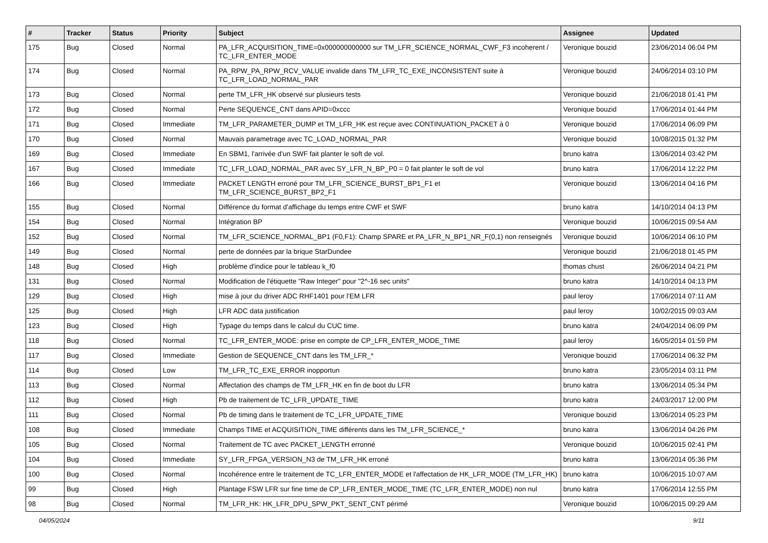| # | Tracker | Status | Priority | Subject | Assignee | Updated |
| --- | --- | --- | --- | --- | --- | --- |
| 175 | Bug | Closed | Normal | PA_LFR_ACQUISITION_TIME=0x000000000000 sur TM_LFR_SCIENCE_NORMAL_CWF_F3 incoherent / TC_LFR_ENTER_MODE | Veronique bouzid | 23/06/2014 06:04 PM |
| 174 | Bug | Closed | Normal | PA_RPW_PA_RPW_RCV_VALUE invalide dans TM_LFR_TC_EXE_INCONSISTENT suite à TC_LFR_LOAD_NORMAL_PAR | Veronique bouzid | 24/06/2014 03:10 PM |
| 173 | Bug | Closed | Normal | perte TM_LFR_HK observé sur plusieurs tests | Veronique bouzid | 21/06/2018 01:41 PM |
| 172 | Bug | Closed | Normal | Perte SEQUENCE_CNT dans APID=0xccc | Veronique bouzid | 17/06/2014 01:44 PM |
| 171 | Bug | Closed | Immediate | TM_LFR_PARAMETER_DUMP et TM_LFR_HK est reçue avec CONTINUATION_PACKET à 0 | Veronique bouzid | 17/06/2014 06:09 PM |
| 170 | Bug | Closed | Normal | Mauvais parametrage avec TC_LOAD_NORMAL_PAR | Veronique bouzid | 10/08/2015 01:32 PM |
| 169 | Bug | Closed | Immediate | En SBM1, l'arrivée d'un SWF fait planter le soft de vol. | bruno katra | 13/06/2014 03:42 PM |
| 167 | Bug | Closed | Immediate | TC_LFR_LOAD_NORMAL_PAR avec SY_LFR_N_BP_P0 = 0 fait planter le soft de vol | bruno katra | 17/06/2014 12:22 PM |
| 166 | Bug | Closed | Immediate | PACKET LENGTH erroné pour TM_LFR_SCIENCE_BURST_BP1_F1 et TM_LFR_SCIENCE_BURST_BP2_F1 | Veronique bouzid | 13/06/2014 04:16 PM |
| 155 | Bug | Closed | Normal | Différence du format d'affichage du temps entre CWF et SWF | bruno katra | 14/10/2014 04:13 PM |
| 154 | Bug | Closed | Normal | Intégration BP | Veronique bouzid | 10/06/2015 09:54 AM |
| 152 | Bug | Closed | Normal | TM_LFR_SCIENCE_NORMAL_BP1 (F0,F1): Champ SPARE et PA_LFR_N_BP1_NR_F(0,1) non renseignés | Veronique bouzid | 10/06/2014 06:10 PM |
| 149 | Bug | Closed | Normal | perte de données par la brique StarDundee | Veronique bouzid | 21/06/2018 01:45 PM |
| 148 | Bug | Closed | High | problème d'indice pour le tableau k_f0 | thomas chust | 26/06/2014 04:21 PM |
| 131 | Bug | Closed | Normal | Modification de l'étiquette "Raw Integer" pour "2^-16 sec units" | bruno katra | 14/10/2014 04:13 PM |
| 129 | Bug | Closed | High | mise à jour du driver ADC RHF1401 pour l'EM LFR | paul leroy | 17/06/2014 07:11 AM |
| 125 | Bug | Closed | High | LFR ADC data justification | paul leroy | 10/02/2015 09:03 AM |
| 123 | Bug | Closed | High | Typage du temps dans le calcul du CUC time. | bruno katra | 24/04/2014 06:09 PM |
| 118 | Bug | Closed | Normal | TC_LFR_ENTER_MODE: prise en compte de CP_LFR_ENTER_MODE_TIME | paul leroy | 16/05/2014 01:59 PM |
| 117 | Bug | Closed | Immediate | Gestion de SEQUENCE_CNT dans les TM_LFR_* | Veronique bouzid | 17/06/2014 06:32 PM |
| 114 | Bug | Closed | Low | TM_LFR_TC_EXE_ERROR inopportun | bruno katra | 23/05/2014 03:11 PM |
| 113 | Bug | Closed | Normal | Affectation des champs de TM_LFR_HK en fin de boot du LFR | bruno katra | 13/06/2014 05:34 PM |
| 112 | Bug | Closed | High | Pb de traitement de TC_LFR_UPDATE_TIME | bruno katra | 24/03/2017 12:00 PM |
| 111 | Bug | Closed | Normal | Pb de timing dans le traitement de TC_LFR_UPDATE_TIME | Veronique bouzid | 13/06/2014 05:23 PM |
| 108 | Bug | Closed | Immediate | Champs TIME et ACQUISITION_TIME différents dans les TM_LFR_SCIENCE_* | bruno katra | 13/06/2014 04:26 PM |
| 105 | Bug | Closed | Normal | Traitement de TC avec PACKET_LENGTH erronné | Veronique bouzid | 10/06/2015 02:41 PM |
| 104 | Bug | Closed | Immediate | SY_LFR_FPGA_VERSION_N3 de TM_LFR_HK erroné | bruno katra | 13/06/2014 05:36 PM |
| 100 | Bug | Closed | Normal | Incohérence entre le traitement de TC_LFR_ENTER_MODE et l'affectation de HK_LFR_MODE (TM_LFR_HK) | bruno katra | 10/06/2015 10:07 AM |
| 99 | Bug | Closed | High | Plantage FSW LFR sur fine time de CP_LFR_ENTER_MODE_TIME (TC_LFR_ENTER_MODE) non nul | bruno katra | 17/06/2014 12:55 PM |
| 98 | Bug | Closed | Normal | TM_LFR_HK: HK_LFR_DPU_SPW_PKT_SENT_CNT périmé | Veronique bouzid | 10/06/2015 09:29 AM |
04/05/2024 9/11